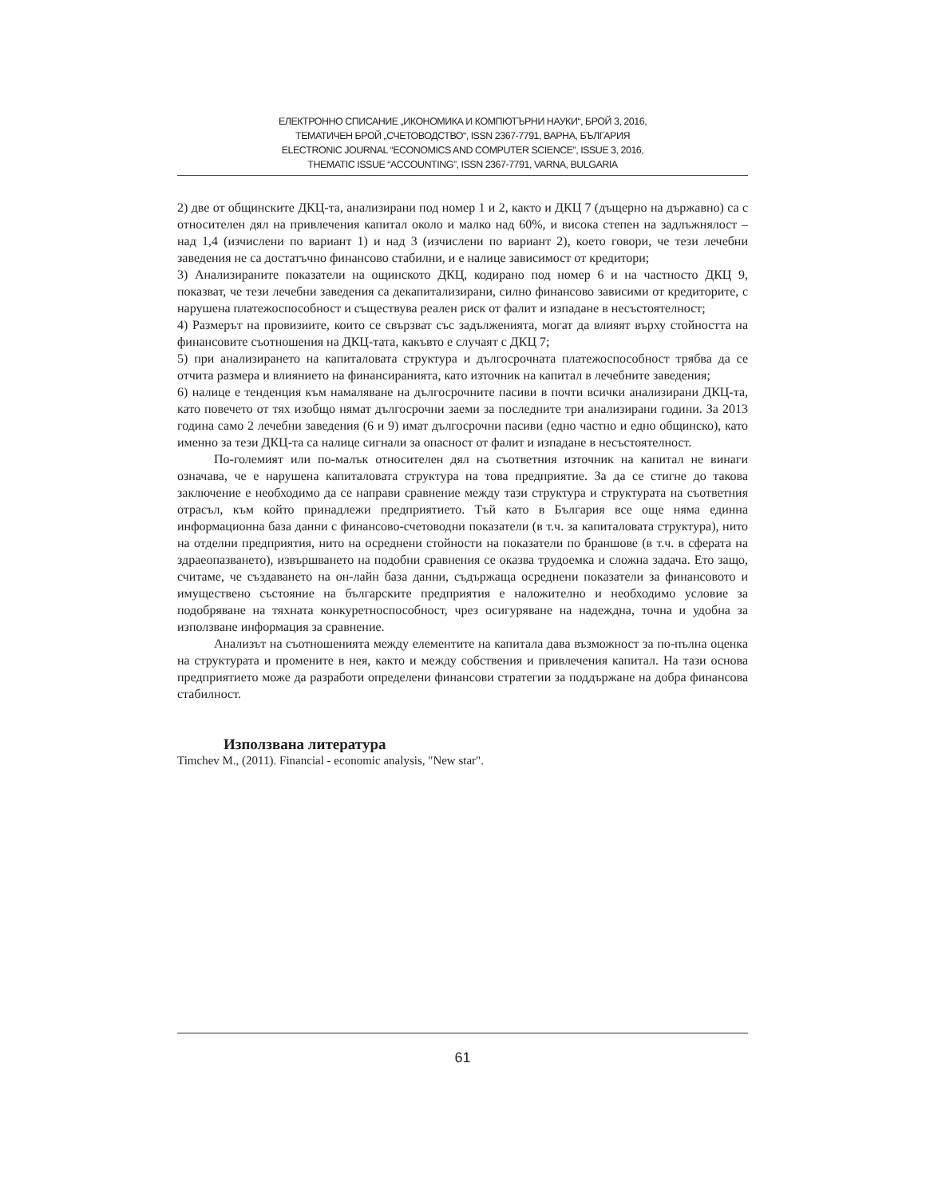ЕЛЕКТРОННО СПИСАНИЕ „ИКОНОМИКА И КОМПЮТЪРНИ НАУКИ“, БРОЙ 3, 2016,
ТЕМАТИЧЕН БРОЙ „СЧЕТОВОДСТВО“, ISSN 2367-7791, ВАРНА, БЪЛГАРИЯ
ELECTRONIC JOURNAL “ECONOMICS AND COMPUTER SCIENCE”, ISSUE 3, 2016,
THEMATIC ISSUE “ACCOUNTING”, ISSN 2367-7791, VARNA, BULGARIA
2) две от общинските ДКЦ-та, анализирани под номер 1 и 2, както и ДКЦ 7 (дъщерно на държавно) са с относителен дял на привлечения капитал около и малко над 60%, и висока степен на задлъжнялост – над 1,4 (изчислени по вариант 1) и над 3 (изчислени по вариант 2), което говори, че тези лечебни заведения не са достатъчно финансово стабилни, и е налице зависимост от кредитори;
3) Анализираните показатели на ощинското ДКЦ, кодирано под номер 6 и на частносто ДКЦ 9, показват, че тези лечебни заведения са декапитализирани, силно финансово зависими от кредиторите, с нарушена платежоспособност и съществува реален риск от фалит и изпадане в несъстоятелност;
4) Размерът на провизиите, които се свързват със задълженията, могат да влияят върху стойността на финансовите съотношения на ДКЦ-тата, какъвто е случаят с ДКЦ 7;
5) при анализирането на капиталовата структура и дългосрочната платежоспособност трябва да се отчита размера и влиянието на финансиранията, като източник на капитал в лечебните заведения;
6) налице е тенденция към намаляване на дългосрочните пасиви в почти всички анализирани ДКЦ-та, като повечето от тях изобщо нямат дългосрочни заеми за последните три анализирани години. За 2013 година само 2 лечебни заведения (6 и 9) имат дългосрочни пасиви (едно частно и едно общинско), като именно за тези ДКЦ-та са налице сигнали за опасност от фалит и изпадане в несъстоятелност.
По-големият или по-малък относителен дял на съответния източник на капитал не винаги означава, че е нарушена капиталовата структура на това предприятие. За да се стигне до такова заключение е необходимо да се направи сравнение между тази структура и структурата на съответния отрасъл, към който принадлежи предприятието. Тъй като в България все още няма единна информационна база данни с финансово-счетоводни показатели (в т.ч. за капиталовата структура), нито на отделни предприятия, нито на осреднени стойности на показатели по браншове (в т.ч. в сферата на здраеопазването), извършването на подобни сравнения се оказва трудоемка и сложна задача. Ето защо, считаме, че създаването на он-лайн база данни, съдържаща осреднени показатели за финансовото и имуществено състояние на българските предприятия е наложително и необходимо условие за подобряване на тяхната конкуретноспособност, чрез осигуряване на надеждна, точна и удобна за използване информация за сравнение.
Анализът на съотношенията между елементите на капитала дава възможност за по-пълна оценка на структурата и промените в нея, както и между собствения и привлечения капитал. На тази основа предприятието може да разработи определени финансови стратегии за поддържане на добра финансова стабилност.
Използвана литература
Timchev M., (2011). Financial - economic analysis, "New star".
61